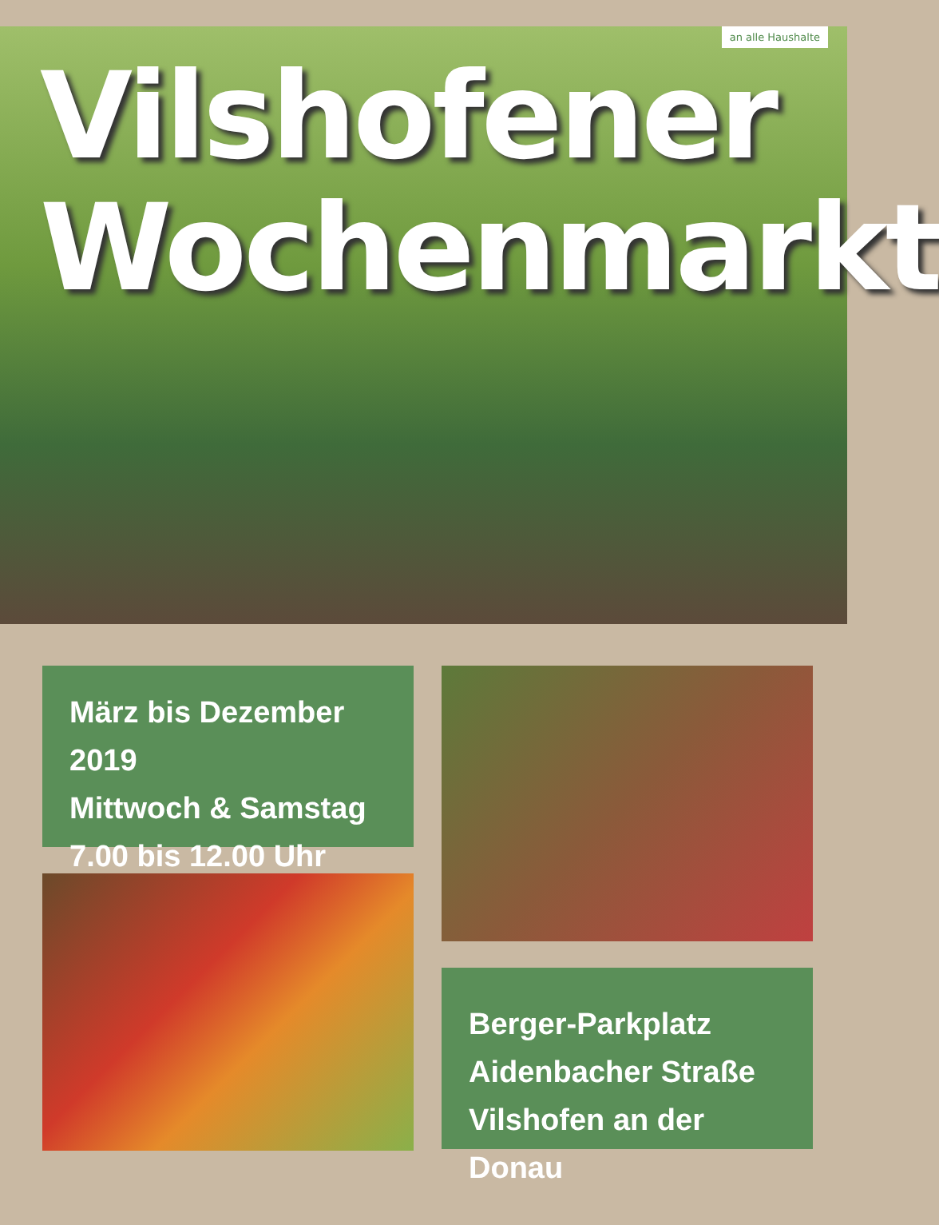an alle Haushalte
Vilshofener
Wochenmarkt
März bis Dezember 2019
Mittwoch & Samstag
7.00 bis 12.00 Uhr
Berger-Parkplatz
Aidenbacher Straße
Vilshofen an der Donau